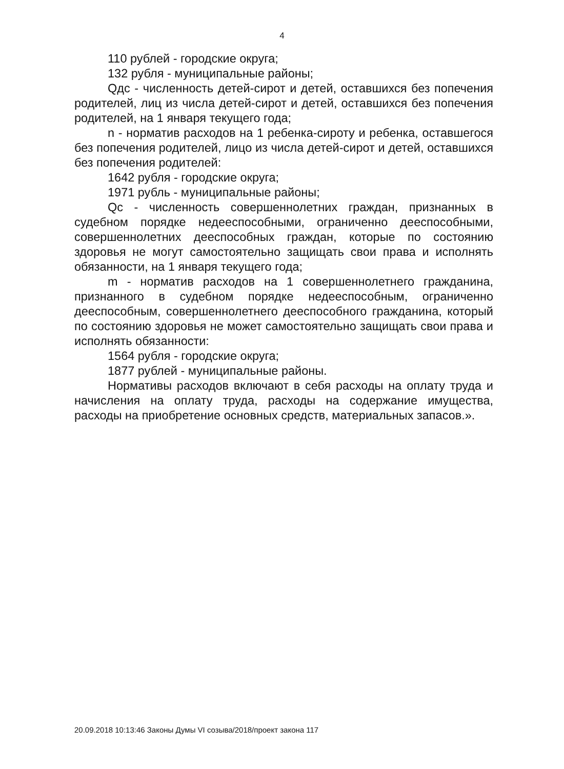4
110 рублей - городские округа;
132 рубля - муниципальные районы;
Qдс - численность детей-сирот и детей, оставшихся без попечения родителей, лиц из числа детей-сирот и детей, оставшихся без попечения родителей, на 1 января текущего года;
n - норматив расходов на 1 ребенка-сироту и ребенка, оставшегося без попечения родителей, лицо из числа детей-сирот и детей, оставшихся без попечения родителей:
1642 рубля - городские округа;
1971 рубль - муниципальные районы;
Qс - численность совершеннолетних граждан, признанных в судебном порядке недееспособными, ограниченно дееспособными, совершеннолетних дееспособных граждан, которые по состоянию здоровья не могут самостоятельно защищать свои права и исполнять обязанности, на 1 января текущего года;
m - норматив расходов на 1 совершеннолетнего гражданина, признанного в судебном порядке недееспособным, ограниченно дееспособным, совершеннолетнего дееспособного гражданина, который по состоянию здоровья не может самостоятельно защищать свои права и исполнять обязанности:
1564 рубля - городские округа;
1877 рублей - муниципальные районы.
Нормативы расходов включают в себя расходы на оплату труда и начисления на оплату труда, расходы на содержание имущества, расходы на приобретение основных средств, материальных запасов.».
20.09.2018 10:13:46 Законы Думы VI созыва/2018/проект закона 117